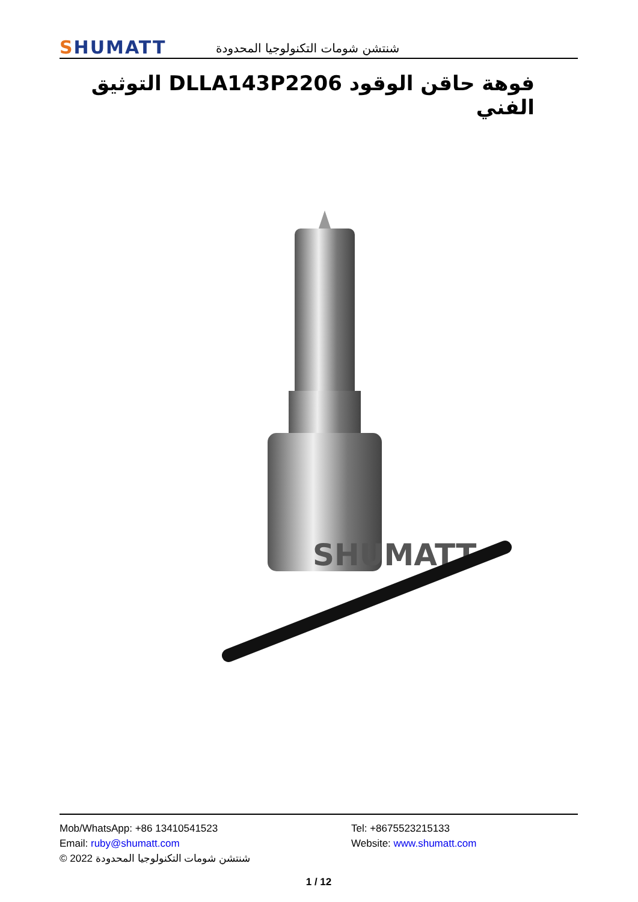SHUMATT
شنتشن شومات التكنولوجيا المحدودة
فوهة حاقن الوقود DLLA143P2206 التوثيق الفني
SHUMATT
Mob/WhatsApp: +86 13410541523 Tel: +8675523215133
Email: ruby@shumatt.com Website: www.shumatt.com
© 2022 شنتشن شومات التكنولوجيا المحدودة
1 / 12